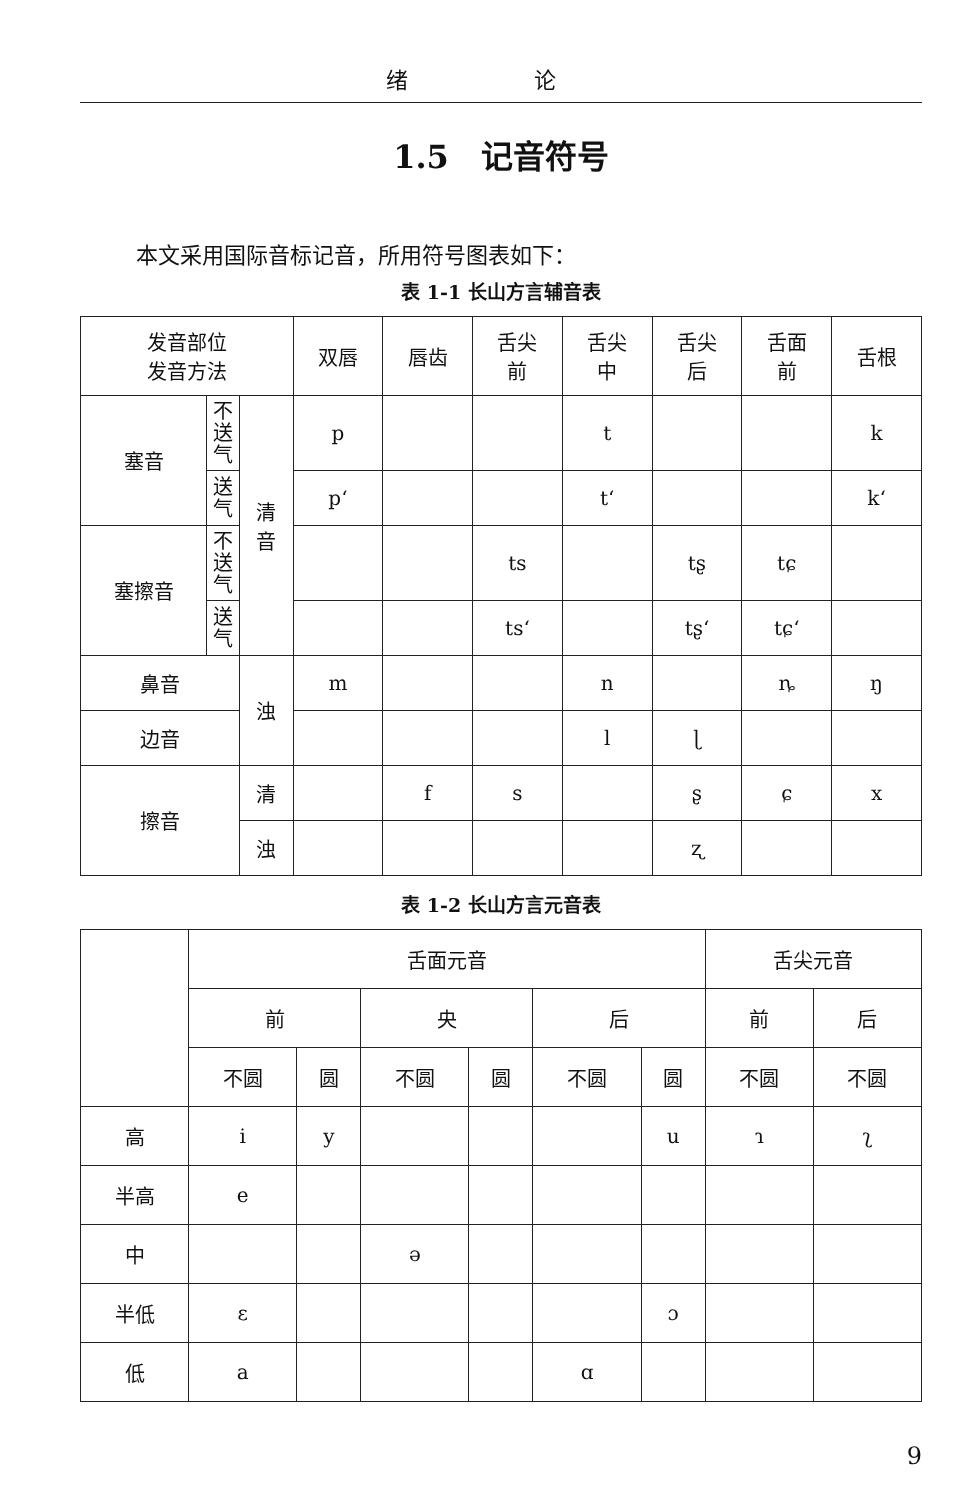绪 论
1.5　记音符号
本文采用国际音标记音，所用符号图表如下：
表 1-1 长山方言辅音表
| 发音部位 发音方法 | | | 双唇 | 唇齿 | 舌尖 前 | 舌尖 中 | 舌尖 后 | 舌面 前 | 舌根 |
| --- | --- | --- | --- | --- | --- | --- | --- | --- | --- |
| 塞音 | 不 送 气 | 清 音 | p | | | t | | | k |
| | 送 气 | | pʻ | | | tʻ | | | kʻ |
| 塞擦音 | 不 送 气 | | | | ts | | tʂ | tɕ | |
| | 送 气 | | | | tsʻ | | tʂʻ | tɕʻ | |
| 鼻音 | | 浊 | m | | | n | | ȵ | ŋ |
| 边音 | | | | | | l | ɭ | | |
| 擦音 | | 清 | | f | s | | ʂ | ɕ | x |
| | | 浊 | | | | | ʐ | | |
表 1-2 长山方言元音表
| | 舌面元音 | | | | | | 舌尖元音 | |
| --- | --- | --- | --- | --- | --- | --- | --- | --- |
| | 前 | | 央 | | 后 | | 前 | 后 |
| | 不圆 | 圆 | 不圆 | 圆 | 不圆 | 圆 | 不圆 | 不圆 |
| 高 | i | y | | | | u | ɿ | ʅ |
| 半高 | e | | | | | | | |
| 中 | | | ə | | | | | |
| 半低 | ɛ | | | | | ɔ | | |
| 低 | a | | | | ɑ | | | |
9